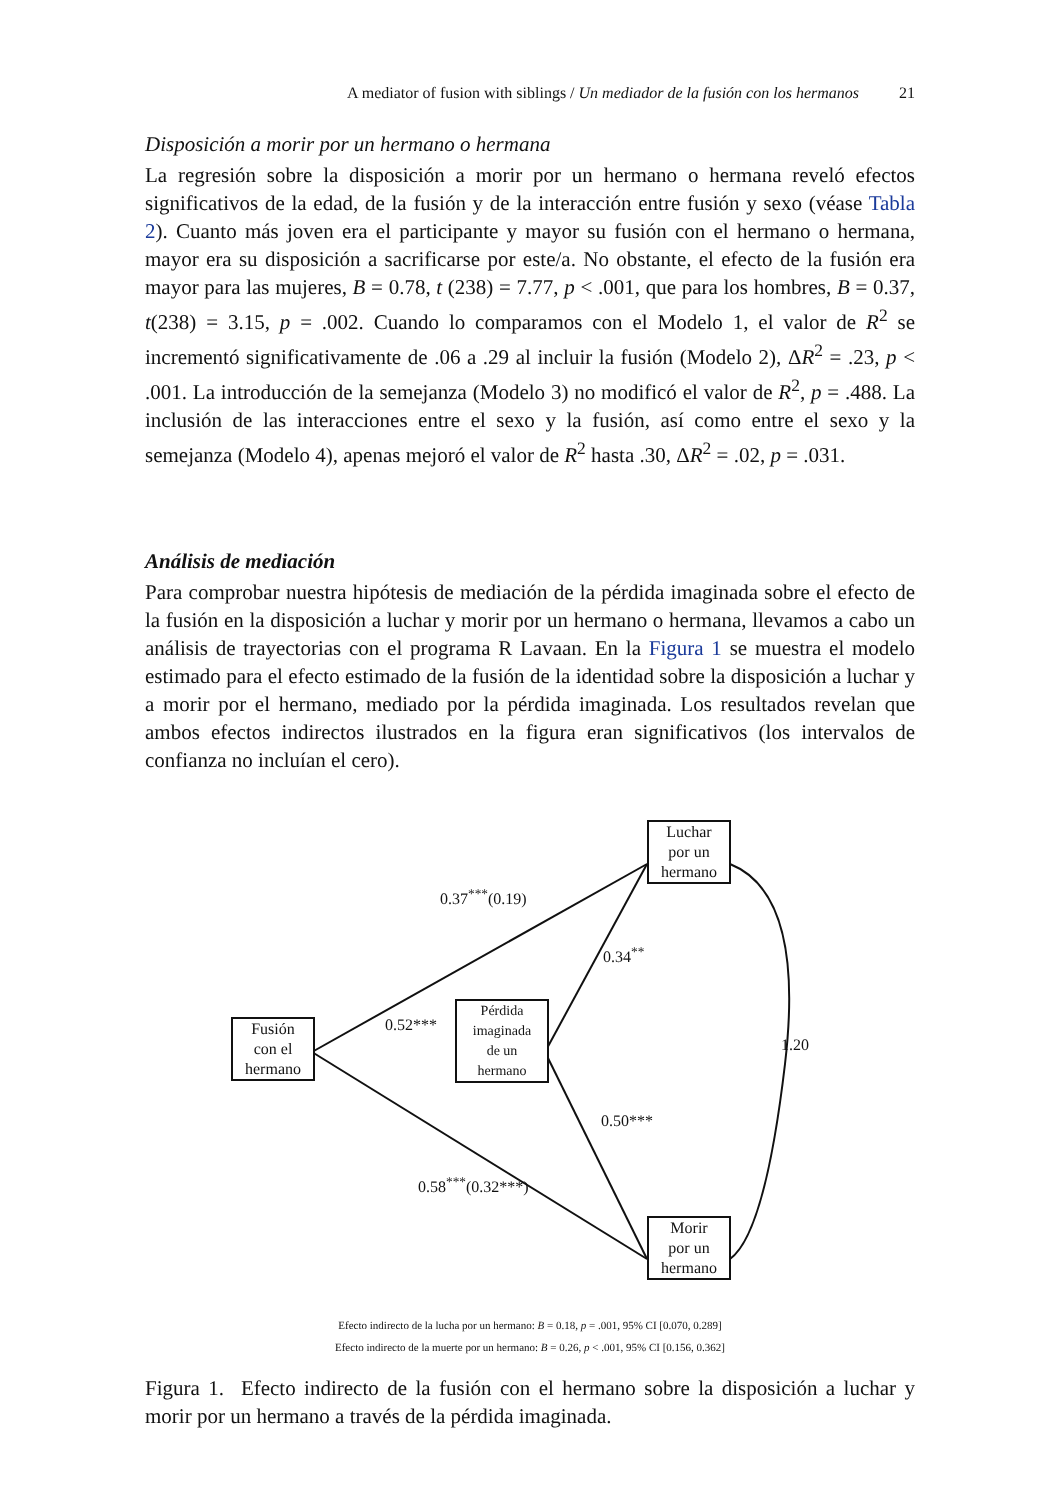A mediator of fusion with siblings / Un mediador de la fusión con los hermanos 21
Disposición a morir por un hermano o hermana
La regresión sobre la disposición a morir por un hermano o hermana reveló efectos significativos de la edad, de la fusión y de la interacción entre fusión y sexo (véase Tabla 2). Cuanto más joven era el participante y mayor su fusión con el hermano o hermana, mayor era su disposición a sacrificarse por este/a. No obstante, el efecto de la fusión era mayor para las mujeres, B = 0.78, t (238) = 7.77, p < .001, que para los hombres, B = 0.37, t(238) = 3.15, p = .002. Cuando lo comparamos con el Modelo 1, el valor de R<sup>2</sup> se incrementó significativamente de .06 a .29 al incluir la fusión (Modelo 2), ΔR<sup>2</sup> = .23, p < .001. La introducción de la semejanza (Modelo 3) no modificó el valor de R<sup>2</sup>, p = .488. La inclusión de las interacciones entre el sexo y la fusión, así como entre el sexo y la semejanza (Modelo 4), apenas mejoró el valor de R<sup>2</sup> hasta .30, ΔR<sup>2</sup> = .02, p = .031.
Análisis de mediación
Para comprobar nuestra hipótesis de mediación de la pérdida imaginada sobre el efecto de la fusión en la disposición a luchar y morir por un hermano o hermana, llevamos a cabo un análisis de trayectorias con el programa R Lavaan. En la Figura 1 se muestra el modelo estimado para el efecto estimado de la fusión de la identidad sobre la disposición a luchar y a morir por el hermano, mediado por la pérdida imaginada. Los resultados revelan que ambos efectos indirectos ilustrados en la figura eran significativos (los intervalos de confianza no incluían el cero).
Fusión
con el
hermano
Pérdida
imaginada
de un
hermano
Luchar
por un
hermano
Morir
por un
hermano
0.37<sup>***</sup>(0.19)
0.34<sup>**</sup>
0.52***
1.20
0.50***
0.58<sup>***</sup>(0.32***)
Efecto indirecto de la lucha por un hermano: B = 0.18, p = .001, 95% CI [0.070, 0.289]
Efecto indirecto de la muerte por un hermano: B = 0.26, p < .001, 95% CI [0.156, 0.362]
Figura 1. Efecto indirecto de la fusión con el hermano sobre la disposición a luchar y morir por un hermano a través de la pérdida imaginada.